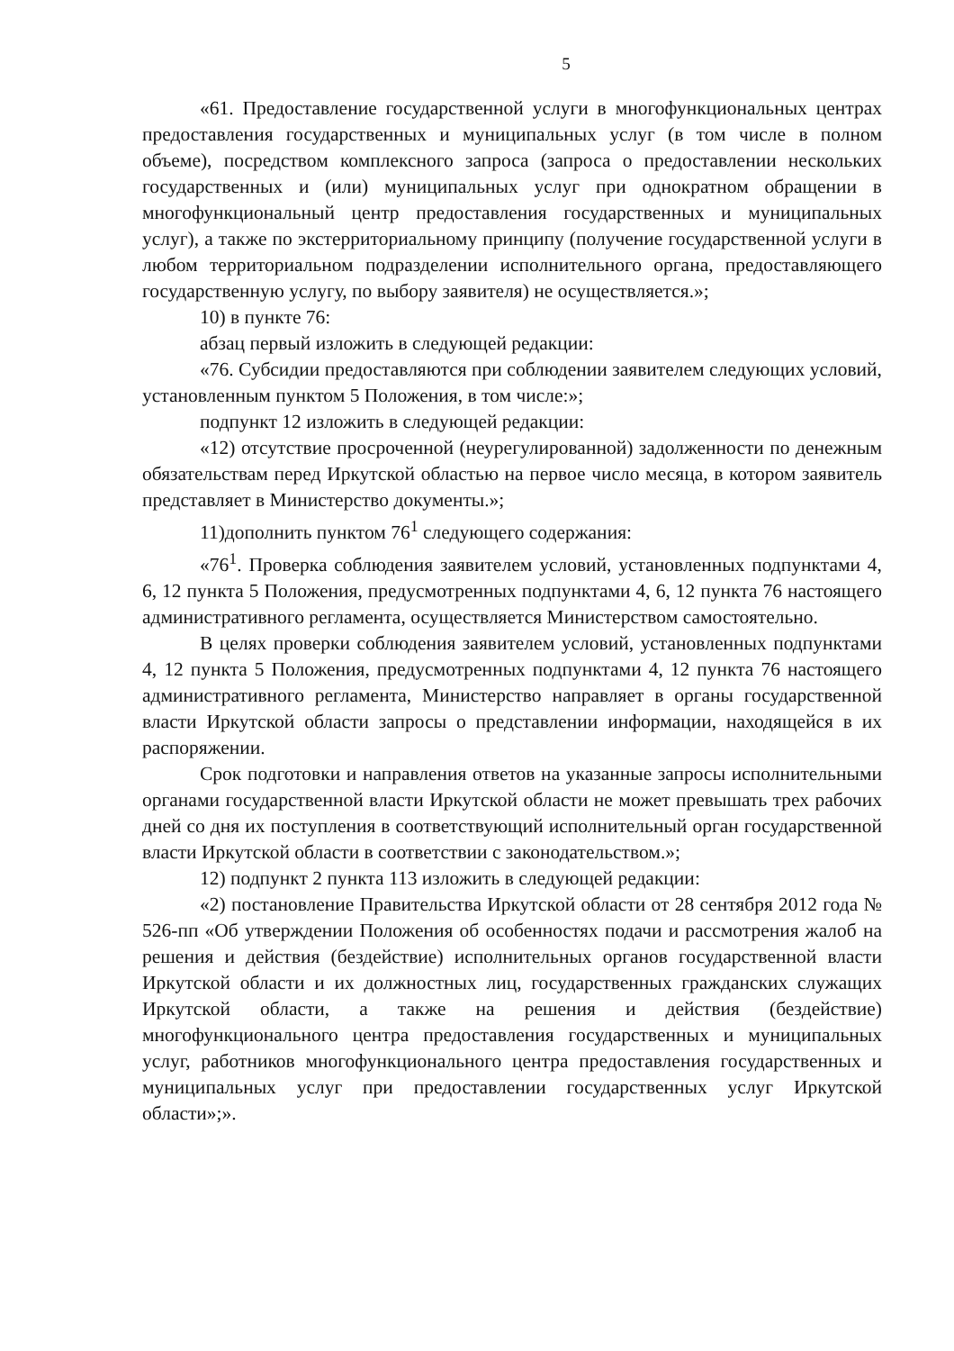5
«61. Предоставление государственной услуги в многофункциональных центрах предоставления государственных и муниципальных услуг (в том числе в полном объеме), посредством комплексного запроса (запроса о предоставлении нескольких государственных и (или) муниципальных услуг при однократном обращении в многофункциональный центр предоставления государственных и муниципальных услуг), а также по экстерриториальному принципу (получение государственной услуги в любом территориальном подразделении исполнительного органа, предоставляющего государственную услугу, по выбору заявителя) не осуществляется.»;
10) в пункте 76:
абзац первый изложить в следующей редакции:
«76. Субсидии предоставляются при соблюдении заявителем следующих условий, установленным пунктом 5 Положения, в том числе:»;
подпункт 12 изложить в следующей редакции:
«12) отсутствие просроченной (неурегулированной) задолженности по денежным обязательствам перед Иркутской областью на первое число месяца, в котором заявитель представляет в Министерство документы.»;
11)дополнить пунктом 76<sup>1</sup> следующего содержания:
«76<sup>1</sup>. Проверка соблюдения заявителем условий, установленных подпунктами 4, 6, 12 пункта 5 Положения, предусмотренных подпунктами 4, 6, 12 пункта 76 настоящего административного регламента, осуществляется Министерством самостоятельно.
В целях проверки соблюдения заявителем условий, установленных подпунктами 4, 12 пункта 5 Положения, предусмотренных подпунктами 4, 12 пункта 76 настоящего административного регламента, Министерство направляет в органы государственной власти Иркутской области запросы о представлении информации, находящейся в их распоряжении.
Срок подготовки и направления ответов на указанные запросы исполнительными органами государственной власти Иркутской области не может превышать трех рабочих дней со дня их поступления в соответствующий исполнительный орган государственной власти Иркутской области в соответствии с законодательством.»;
12) подпункт 2 пункта 113 изложить в следующей редакции:
«2) постановление Правительства Иркутской области от 28 сентября 2012 года № 526-пп «Об утверждении Положения об особенностях подачи и рассмотрения жалоб на решения и действия (бездействие) исполнительных органов государственной власти Иркутской области и их должностных лиц, государственных гражданских служащих Иркутской области, а также на решения и действия (бездействие) многофункционального центра предоставления государственных и муниципальных услуг, работников многофункционального центра предоставления государственных и муниципальных услуг при предоставлении государственных услуг Иркутской области»;».